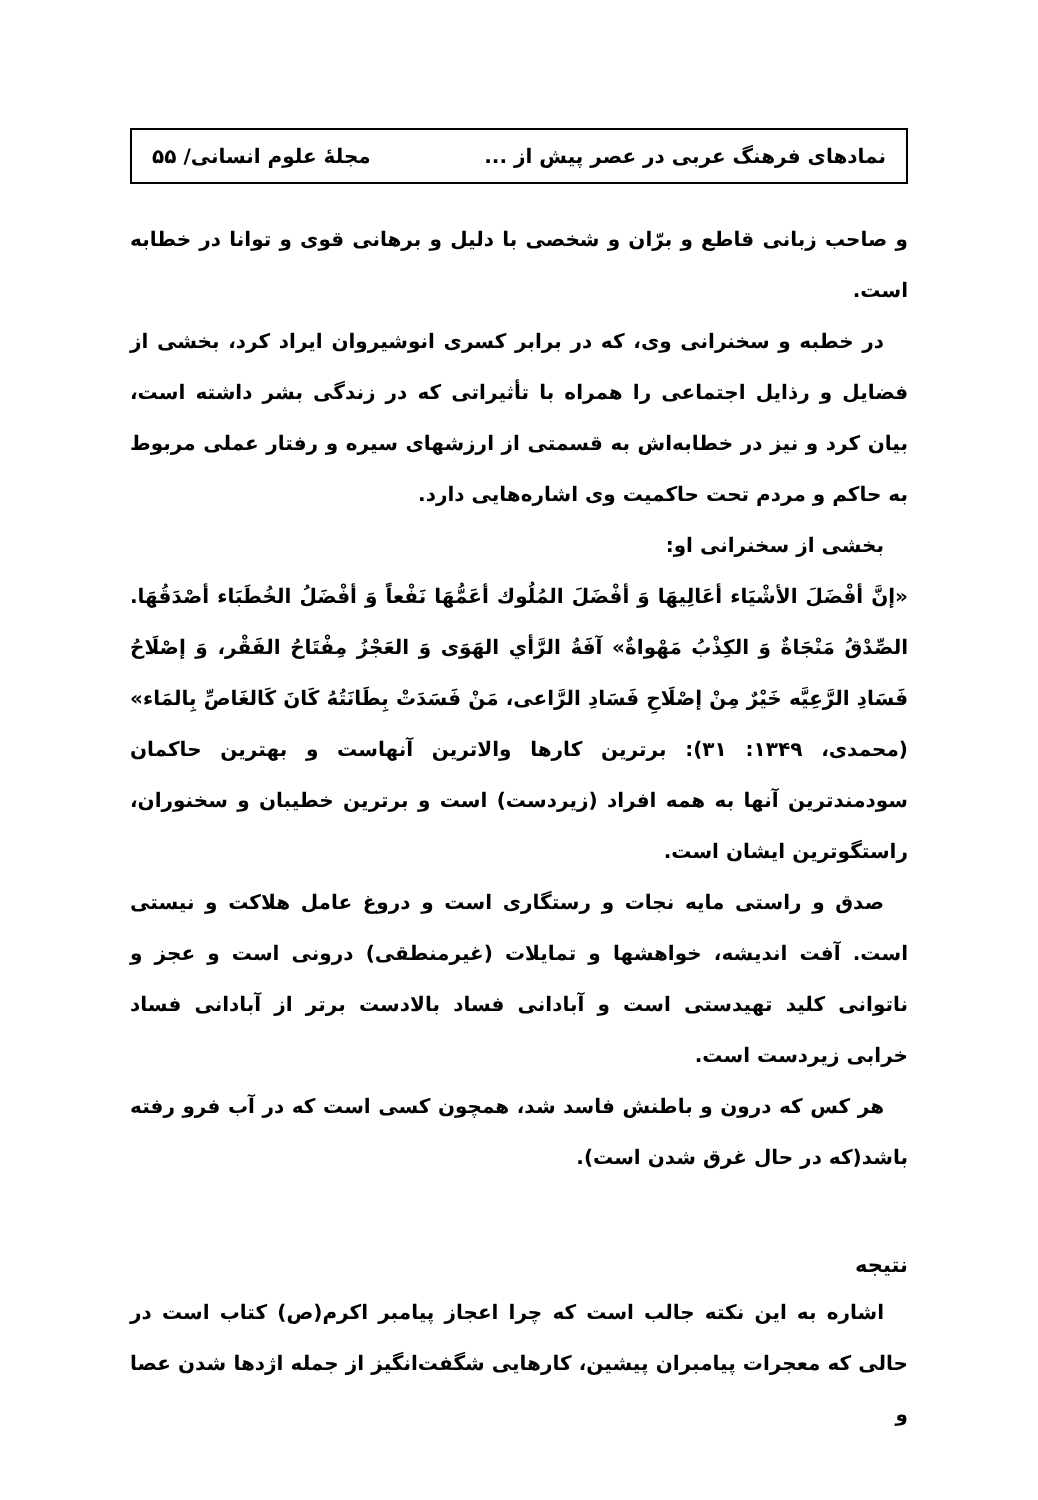نمادهای فرهنگ عربی در عصر پیش از ... مجلهٔ علوم انسانی/ ۵۵
و صاحب زبانی قاطع و برّان و شخصی با دلیل و برهانی قوی و توانا در خطابه است.
در خطبه و سخنرانی وی، که در برابر کسری انوشیروان ایراد کرد، بخشی از فضایل و رذایل اجتماعی را همراه با تأثیراتی که در زندگی بشر داشته است، بیان کرد و نیز در خطابه‌اش به قسمتی از ارزشهای سیره و رفتار عملی مربوط به حاکم و مردم تحت حاکمیت وی اشاره‌هایی دارد.
بخشی از سخنرانی او:
«إنَّ أفْضَلَ الأشْيَاء أعَالِيهَا وَ أفْضَلَ المُلُوك أعَمُّهَا نَفْعاً وَ أفْضَلُ الخُطَبَاء أصْدَقُهَا. الصِّدْقُ مَنْجَاةٌ وَ الكِذْبُ مَهْواةٌ» آفَةُ الرَّأي الهَوَى وَ العَجْزُ مِفْتَاحُ الفَقْر، وَ إصْلَاحُ فَسَادِ الرَّعِيَّه خَيْرٌ مِنْ إصْلَاحِ فَسَادِ الرَّاعی، مَنْ فَسَدَتْ بِطَانَتُهُ كَانَ كَالغَاصِّ بِالمَاء» (محمدی، ۱۳۴۹: ۳۱): برترین کارها والاترین آنهاست و بهترین حاکمان سودمندترین آنها به همه افراد (زیردست) است و برترین خطیبان و سخنوران، راستگوترین ایشان است.
صدق و راستی مایه نجات و رستگاری است و دروغ عامل هلاکت و نیستی است. آفت اندیشه، خواهشها و تمایلات (غیرمنطقی) درونی است و عجز و ناتوانی کلید تهیدستی است و آبادانی فساد بالادست برتر از آبادانی فساد خرابی زیردست است.
هر کس که درون و باطنش فاسد شد، همچون کسی است که در آب فرو رفته باشد(که در حال غرق شدن است).
نتیجه
اشاره به این نکته جالب است که چرا اعجاز پیامبر اکرم(ص) کتاب است در حالی که معجرات پیامبران پیشین، کارهایی شگفت‌انگیز از جمله اژدها شدن عصا و